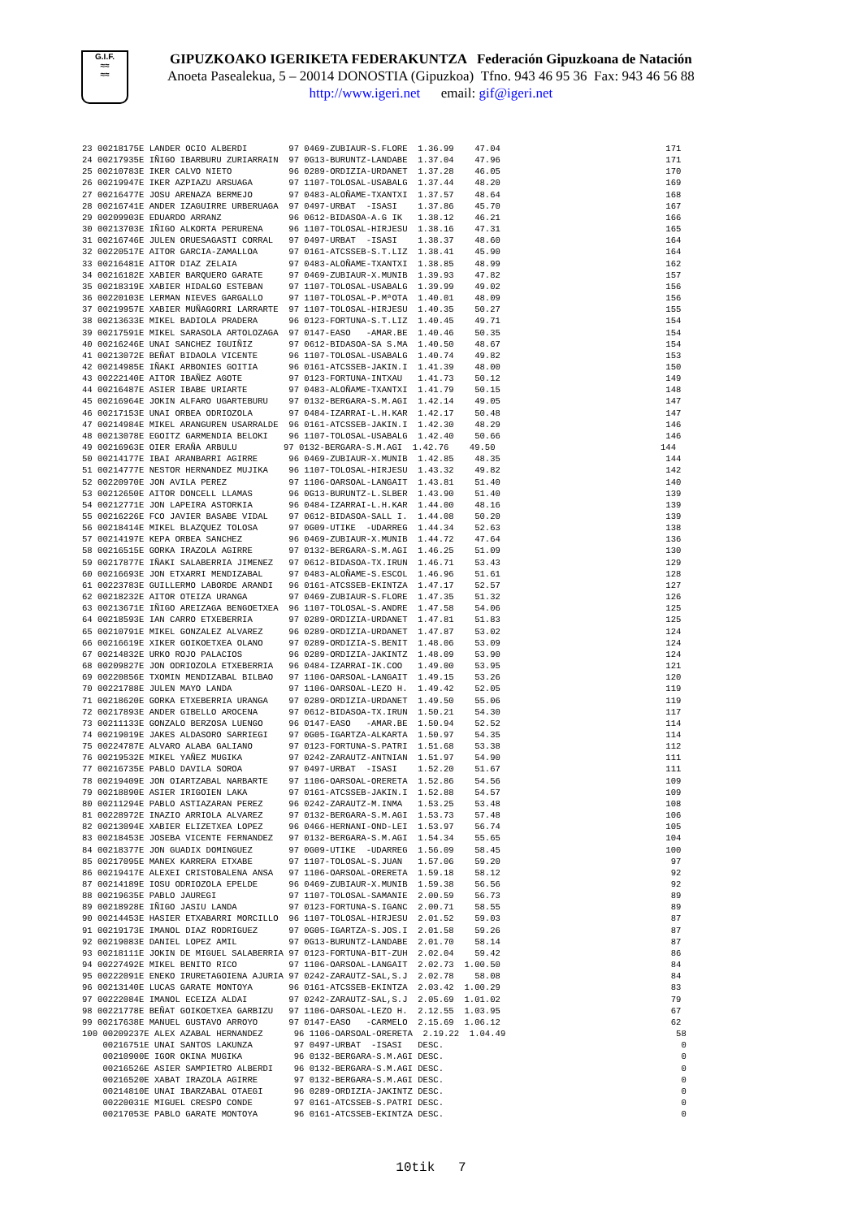G.I.F.
≈≈
≈≈
GIPUZKOAKO IGERIKETA FEDERAKUNTZA Federación Gipuzkoana de Natación
Anoeta Pasealekua, 5 – 20014 DONOSTIA (Gipuzkoa) Tfno. 943 46 95 36 Fax: 943 46 56 88
http://www.igeri.net email: gif@igeri.net
23 00218175E LANDER OCIO ALBERDI        97 0469-ZUBIAUR-S.FLORE  1.36.99    47.04                                171
24 00217935E IÑIGO IBARBURU ZURIARRAIN  97 0G13-BURUNTZ-LANDABE  1.37.04    47.96                                171
25 00210783E IKER CALVO NIETO           96 0289-ORDIZIA-URDANET  1.37.28    46.05                                170
26 00219947E IKER AZPIAZU ARSUAGA       97 1107-TOLOSAL-USABALG  1.37.44    48.20                                169
27 00216477E JOSU ARENAZA BERMEJO       97 0483-ALOÑAME-TXANTXI  1.37.57    48.64                                168
28 00216741E ANDER IZAGUIRRE URBERUAGA  97 0497-URBAT  -ISASI    1.37.86    45.70                                167
29 00209903E EDUARDO ARRANZ             96 0612-BIDASOA-A.G IK   1.38.12    46.21                                166
30 00213703E IÑIGO ALKORTA PERURENA     96 1107-TOLOSAL-HIRJESU  1.38.16    47.31                                165
31 00216746E JULEN ORUESAGASTI CORRAL   97 0497-URBAT  -ISASI    1.38.37    48.60                                164
32 00220517E AITOR GARCIA-ZAMALLOA      97 0161-ATCSSEB-S.T.LIZ  1.38.41    45.90                                164
33 00216481E AITOR DIAZ ZELAIA          97 0483-ALOÑAME-TXANTXI  1.38.85    48.99                                162
34 00216182E XABIER BARQUERO GARATE     97 0469-ZUBIAUR-X.MUNIB  1.39.93    47.82                                157
35 00218319E XABIER HIDALGO ESTEBAN     97 1107-TOLOSAL-USABALG  1.39.99    49.02                                156
36 00220103E LERMAN NIEVES GARGALLO     97 1107-TOLOSAL-P.MªOTA  1.40.01    48.09                                156
37 00219957E XABIER MUÑAGORRI LARRARTE  97 1107-TOLOSAL-HIRJESU  1.40.35    50.27                                155
38 00213633E MIKEL BADIOLA PRADERA      96 0123-FORTUNA-S.T.LIZ  1.40.45    49.71                                154
39 00217591E MIKEL SARASOLA ARTOLOZAGA  97 0147-EASO   -AMAR.BE  1.40.46    50.35                                154
40 00216246E UNAI SANCHEZ IGUIÑIZ       97 0612-BIDASOA-SA S.MA  1.40.50    48.67                                154
41 00213072E BEÑAT BIDAOLA VICENTE      96 1107-TOLOSAL-USABALG  1.40.74    49.82                                153
42 00214985E IÑAKI ARBONIES GOITIA      96 0161-ATCSSEB-JAKIN.I  1.41.39    48.00                                150
43 00222140E AITOR IBAÑEZ AGOTE         97 0123-FORTUNA-INTXAU   1.41.73    50.12                                149
44 00216487E ASIER IBABE URIARTE        97 0483-ALOÑAME-TXANTXI  1.41.79    50.15                                148
45 00216964E JOKIN ALFARO UGARTEBURU    97 0132-BERGARA-S.M.AGI  1.42.14    49.05                                147
46 00217153E UNAI ORBEA ODRIOZOLA       97 0484-IZARRAI-L.H.KAR  1.42.17    50.48                                147
47 00214984E MIKEL ARANGUREN USARRALDE  96 0161-ATCSSEB-JAKIN.I  1.42.30    48.29                                146
48 00213078E EGOITZ GARMENDIA BELOKI    96 1107-TOLOSAL-USABALG  1.42.40    50.66                                146
49 00216963E OIER ERAÑA ARBULU         97 0132-BERGARA-S.M.AGI  1.42.76    49.50                                144
50 00214177E IBAI ARANBARRI AGIRRE      96 0469-ZUBIAUR-X.MUNIB  1.42.85    48.35                                144
51 00214777E NESTOR HERNANDEZ MUJIKA    96 1107-TOLOSAL-HIRJESU  1.43.32    49.82                                142
52 00220970E JON AVILA PEREZ            97 1106-OARSOAL-LANGAIT  1.43.81    51.40                                140
53 00212650E AITOR DONCELL LLAMAS       96 0G13-BURUNTZ-L.SLBER  1.43.90    51.40                                139
54 00212771E JON LAPEIRA ASTORKIA       96 0484-IZARRAI-L.H.KAR  1.44.00    48.16                                139
55 00216226E FCO JAVIER BASABE VIDAL    97 0612-BIDASOA-SALL I.  1.44.08    50.20                                139
56 00218414E MIKEL BLAZQUEZ TOLOSA      97 0G09-UTIKE  -UDARREG  1.44.34    52.63                                138
57 00214197E KEPA ORBEA SANCHEZ         96 0469-ZUBIAUR-X.MUNIB  1.44.72    47.64                                136
58 00216515E GORKA IRAZOLA AGIRRE       97 0132-BERGARA-S.M.AGI  1.46.25    51.09                                130
59 00217877E IÑAKI SALABERRIA JIMENEZ   97 0612-BIDASOA-TX.IRUN  1.46.71    53.43                                129
60 00216693E JON ETXARRI MENDIZABAL     97 0483-ALOÑAME-S.ESCOL  1.46.96    51.61                                128
61 00223783E GUILLERMO LABORDE ARANDI   96 0161-ATCSSEB-EKINTZA  1.47.17    52.57                                127
62 00218232E AITOR OTEIZA URANGA        97 0469-ZUBIAUR-S.FLORE  1.47.35    51.32                                126
63 00213671E IÑIGO AREIZAGA BENGOETXEA  96 1107-TOLOSAL-S.ANDRE  1.47.58    54.06                                125
64 00218593E IAN CARRO ETXEBERRIA       97 0289-ORDIZIA-URDANET  1.47.81    51.83                                125
65 00210791E MIKEL GONZALEZ ALVAREZ     96 0289-ORDIZIA-URDANET  1.47.87    53.02                                124
66 00216619E XIKER GOIKOETXEA OLANO     97 0289-ORDIZIA-S.BENIT  1.48.06    53.09                                124
67 00214832E URKO ROJO PALACIOS         96 0289-ORDIZIA-JAKINTZ  1.48.09    53.90                                124
68 00209827E JON ODRIOZOLA ETXEBERRIA   96 0484-IZARRAI-IK.COO   1.49.00    53.95                                121
69 00220856E TXOMIN MENDIZABAL BILBAO   97 1106-OARSOAL-LANGAIT  1.49.15    53.26                                120
70 00221788E JULEN MAYO LANDA           97 1106-OARSOAL-LEZO H.  1.49.42    52.05                                119
71 00218620E GORKA ETXEBERRIA URANGA    97 0289-ORDIZIA-URDANET  1.49.50    55.06                                119
72 00217893E ANDER GIBELLO AROCENA      97 0612-BIDASOA-TX.IRUN  1.50.21    54.30                                117
73 00211133E GONZALO BERZOSA LUENGO     96 0147-EASO   -AMAR.BE  1.50.94    52.52                                114
74 00219019E JAKES ALDASORO SARRIEGI    97 0G05-IGARTZA-ALKARTA  1.50.97    54.35                                114
75 00224787E ALVARO ALABA GALIANO       97 0123-FORTUNA-S.PATRI  1.51.68    53.38                                112
76 00219532E MIKEL YAÑEZ MUGIKA         97 0242-ZARAUTZ-ANTNIAN  1.51.97    54.90                                111
77 00216735E PABLO DAVILA SOROA         97 0497-URBAT  -ISASI    1.52.20    51.67                                111
78 00219409E JON OIARTZABAL NARBARTE    97 1106-OARSOAL-ORERETA  1.52.86    54.56                                109
79 00218890E ASIER IRIGOIEN LAKA        97 0161-ATCSSEB-JAKIN.I  1.52.88    54.57                                109
80 00211294E PABLO ASTIAZARAN PEREZ     96 0242-ZARAUTZ-M.INMA   1.53.25    53.48                                108
81 00228972E INAZIO ARRIOLA ALVAREZ     97 0132-BERGARA-S.M.AGI  1.53.73    57.48                                106
82 00213094E XABIER ELIZETXEA LOPEZ     96 0466-HERNANI-OND-LEI  1.53.97    56.74                                105
83 00218453E JOSEBA VICENTE FERNANDEZ   97 0132-BERGARA-S.M.AGI  1.54.34    55.65                                104
84 00218377E JON GUADIX DOMINGUEZ       97 0G09-UTIKE  -UDARREG  1.56.09    58.45                                100
85 00217095E MANEX KARRERA ETXABE       97 1107-TOLOSAL-S.JUAN   1.57.06    59.20                                 97
86 00219417E ALEXEI CRISTOBALENA ANSA   97 1106-OARSOAL-ORERETA  1.59.18    58.12                                 92
87 00214189E IOSU ODRIOZOLA EPELDE      96 0469-ZUBIAUR-X.MUNIB  1.59.38    56.56                                 92
88 00219635E PABLO JAUREGI              97 1107-TOLOSAL-SAMANIE  2.00.59    56.73                                 89
89 00218928E IÑIGO JASIU LANDA          97 0123-FORTUNA-S.IGANC  2.00.71    58.55                                 89
90 00214453E HASIER ETXABARRI MORCILLO  96 1107-TOLOSAL-HIRJESU  2.01.52    59.03                                 87
91 00219173E IMANOL DIAZ RODRIGUEZ      97 0G05-IGARTZA-S.JOS.I  2.01.58    59.26                                 87
92 00219083E DANIEL LOPEZ AMIL          97 0G13-BURUNTZ-LANDABE  2.01.70    58.14                                 87
93 00218111E JOKIN DE MIGUEL SALABERRIA 97 0123-FORTUNA-BIT-ZUH  2.02.04    59.42                                 86
94 00227492E MIKEL BENITO RICO          97 1106-OARSOAL-LANGAIT  2.02.73  1.00.50                                 84
95 00222091E ENEKO IRURETAGOIENA AJURIA 97 0242-ZARAUTZ-SAL,S.J  2.02.78    58.08                                 84
96 00213140E LUCAS GARATE MONTOYA       96 0161-ATCSSEB-EKINTZA  2.03.42  1.00.29                                 83
97 00222084E IMANOL ECEIZA ALDAI        97 0242-ZARAUTZ-SAL,S.J  2.05.69  1.01.02                                 79
98 00221778E BEÑAT GOIKOETXEA GARBIZU   97 1106-OARSOAL-LEZO H.  2.12.55  1.03.95                                 67
99 00217638E MANUEL GUSTAVO ARROYO      97 0147-EASO   -CARMELO  2.15.69  1.06.12                                 62
100 00209237E ALEX AZABAL HERNANDEZ      96 1106-OARSOAL-ORERETA  2.19.22  1.04.49                                 58
    00216751E UNAI SANTOS LAKUNZA        97 0497-URBAT  -ISASI   DESC.                                              0
    00210900E IGOR OKINA MUGIKA          96 0132-BERGARA-S.M.AGI DESC.                                              0
    00216526E ASIER SAMPIETRO ALBERDI    96 0132-BERGARA-S.M.AGI DESC.                                              0
    00216520E XABAT IRAZOLA AGIRRE       97 0132-BERGARA-S.M.AGI DESC.                                              0
    00214810E UNAI IBARZABAL OTAEGI      96 0289-ORDIZIA-JAKINTZ DESC.                                              0
    00220031E MIGUEL CRESPO CONDE        97 0161-ATCSSEB-S.PATRI DESC.                                              0
    00217053E PABLO GARATE MONTOYA       96 0161-ATCSSEB-EKINTZA DESC.                                              0
10tik 7